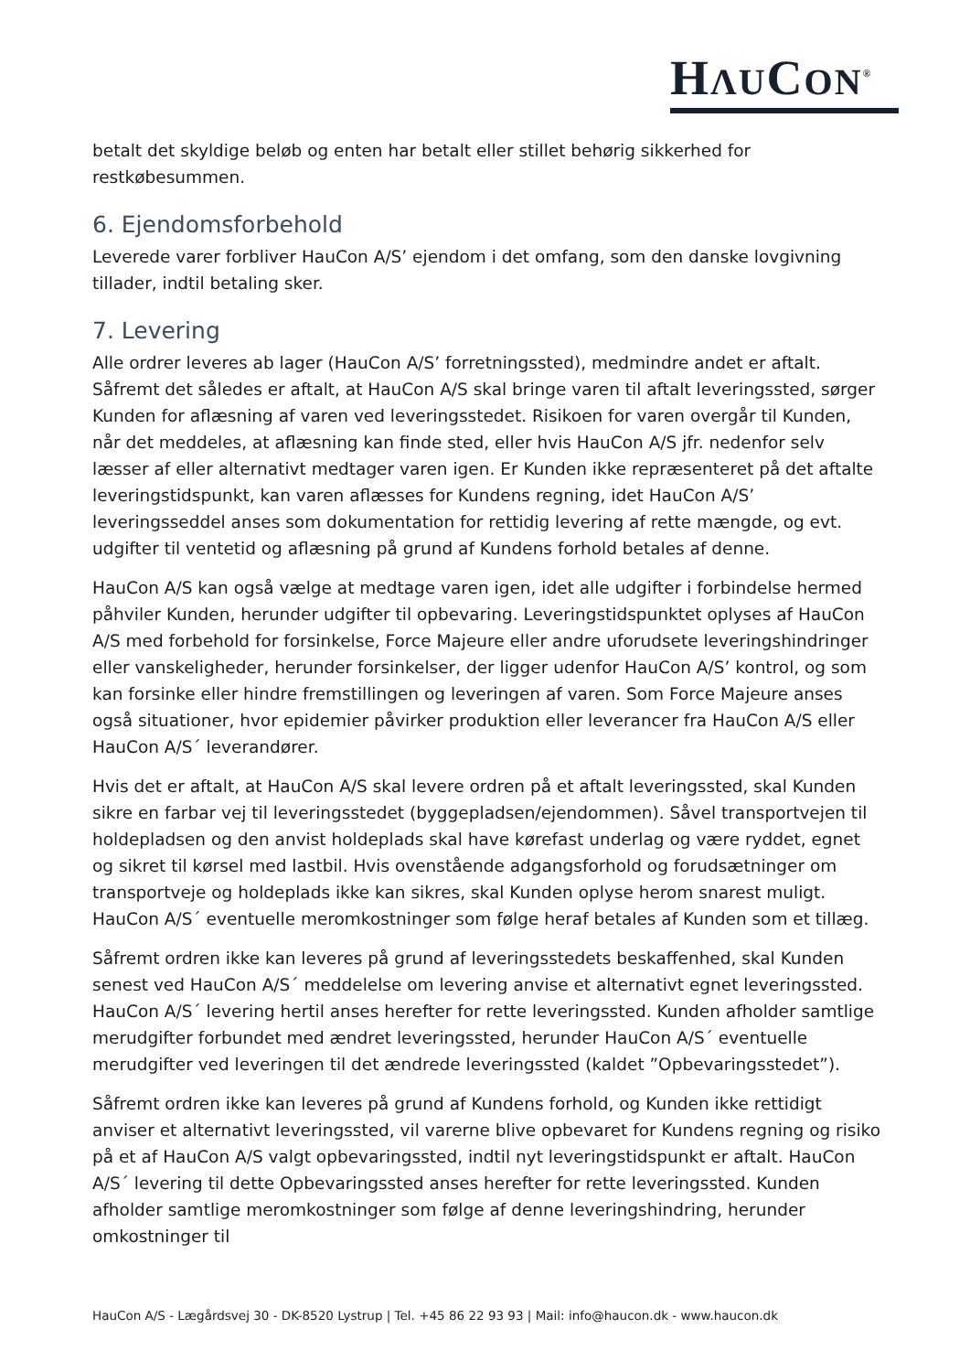HΛUCON<sup>®</sup>
betalt det skyldige beløb og enten har betalt eller stillet behørig sikkerhed for restkøbesummen.
6. Ejendomsforbehold
Leverede varer forbliver HauCon A/S’ ejendom i det omfang, som den danske lovgivning tillader, indtil betaling sker.
7. Levering
Alle ordrer leveres ab lager (HauCon A/S’ forretningssted), medmindre andet er aftalt. Såfremt det således er aftalt, at HauCon A/S skal bringe varen til aftalt leveringssted, sørger Kunden for aflæsning af varen ved leveringsstedet. Risikoen for varen overgår til Kunden, når det meddeles, at aflæsning kan finde sted, eller hvis HauCon A/S jfr. nedenfor selv læsser af eller alternativt medtager varen igen. Er Kunden ikke repræsenteret på det aftalte leveringstidspunkt, kan varen aflæsses for Kundens regning, idet HauCon A/S’ leveringsseddel anses som dokumentation for rettidig levering af rette mængde, og evt. udgifter til ventetid og aflæsning på grund af Kundens forhold betales af denne.
HauCon A/S kan også vælge at medtage varen igen, idet alle udgifter i forbindelse hermed påhviler Kunden, herunder udgifter til opbevaring. Leveringstidspunktet oplyses af HauCon A/S med forbehold for forsinkelse, Force Majeure eller andre uforudsete leveringshindringer eller vanskeligheder, herunder forsinkelser, der ligger udenfor HauCon A/S’ kontrol, og som kan forsinke eller hindre fremstillingen og leveringen af varen. Som Force Majeure anses også situationer, hvor epidemier påvirker produktion eller leverancer fra HauCon A/S eller HauCon A/S´ leverandører.
Hvis det er aftalt, at HauCon A/S skal levere ordren på et aftalt leveringssted, skal Kunden sikre en farbar vej til leveringsstedet (byggepladsen/ejendommen). Såvel transportvejen til holdepladsen og den anvist holdeplads skal have kørefast underlag og være ryddet, egnet og sikret til kørsel med lastbil. Hvis ovenstående adgangsforhold og forudsætninger om transportveje og holdeplads ikke kan sikres, skal Kunden oplyse herom snarest muligt. HauCon A/S´ eventuelle meromkostninger som følge heraf betales af Kunden som et tillæg.
Såfremt ordren ikke kan leveres på grund af leveringsstedets beskaffenhed, skal Kunden senest ved HauCon A/S´ meddelelse om levering anvise et alternativt egnet leveringssted. HauCon A/S´ levering hertil anses herefter for rette leveringssted. Kunden afholder samtlige merudgifter forbundet med ændret leveringssted, herunder HauCon A/S´ eventuelle merudgifter ved leveringen til det ændrede leveringssted (kaldet ”Opbevaringsstedet”).
Såfremt ordren ikke kan leveres på grund af Kundens forhold, og Kunden ikke rettidigt anviser et alternativt leveringssted, vil varerne blive opbevaret for Kundens regning og risiko på et af HauCon A/S valgt opbevaringssted, indtil nyt leveringstidspunkt er aftalt. HauCon A/S´ levering til dette Opbevaringssted anses herefter for rette leveringssted. Kunden afholder samtlige meromkostninger som følge af denne leveringshindring, herunder omkostninger til
HauCon A/S - Lægårdsvej 30 - DK-8520 Lystrup | Tel. +45 86 22 93 93 | Mail: info@haucon.dk - www.haucon.dk